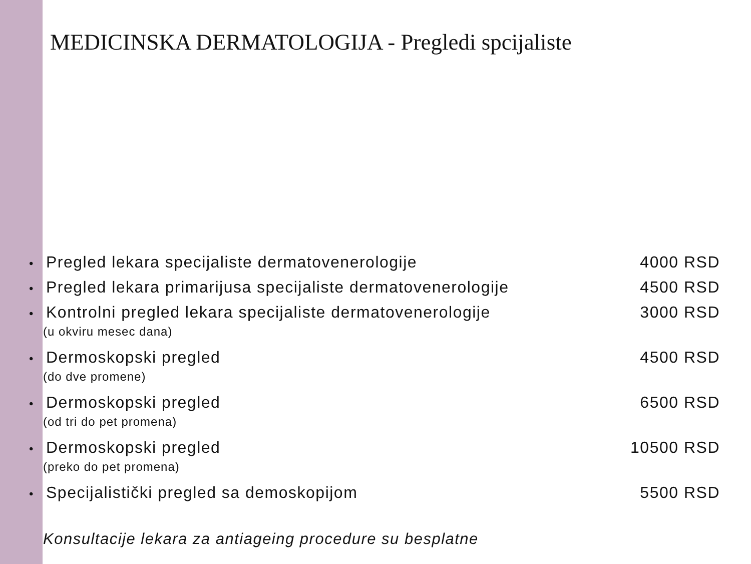MEDICINSKA DERMATOLOGIJA - Pregledi spcijaliste
• Pregled lekara specijaliste dermatovenerologije
4000 RSD
• Pregled lekara primarijusa specijaliste dermatovenerologije
4500 RSD
• Kontrolni pregled lekara specijaliste dermatovenerologije
3000 RSD
(u okviru mesec dana)
• Dermoskopski pregled 4500 RSD
(do dve promene)
• Dermoskopski pregled 6500 RSD
(od tri do pet promena)
• Dermoskopski pregled 10500 RSD
(preko do pet promena)
• Specijalistički pregled sa demoskopijom
5500 RSD
Konsultacije lekara za antiageing procedure su besplatne